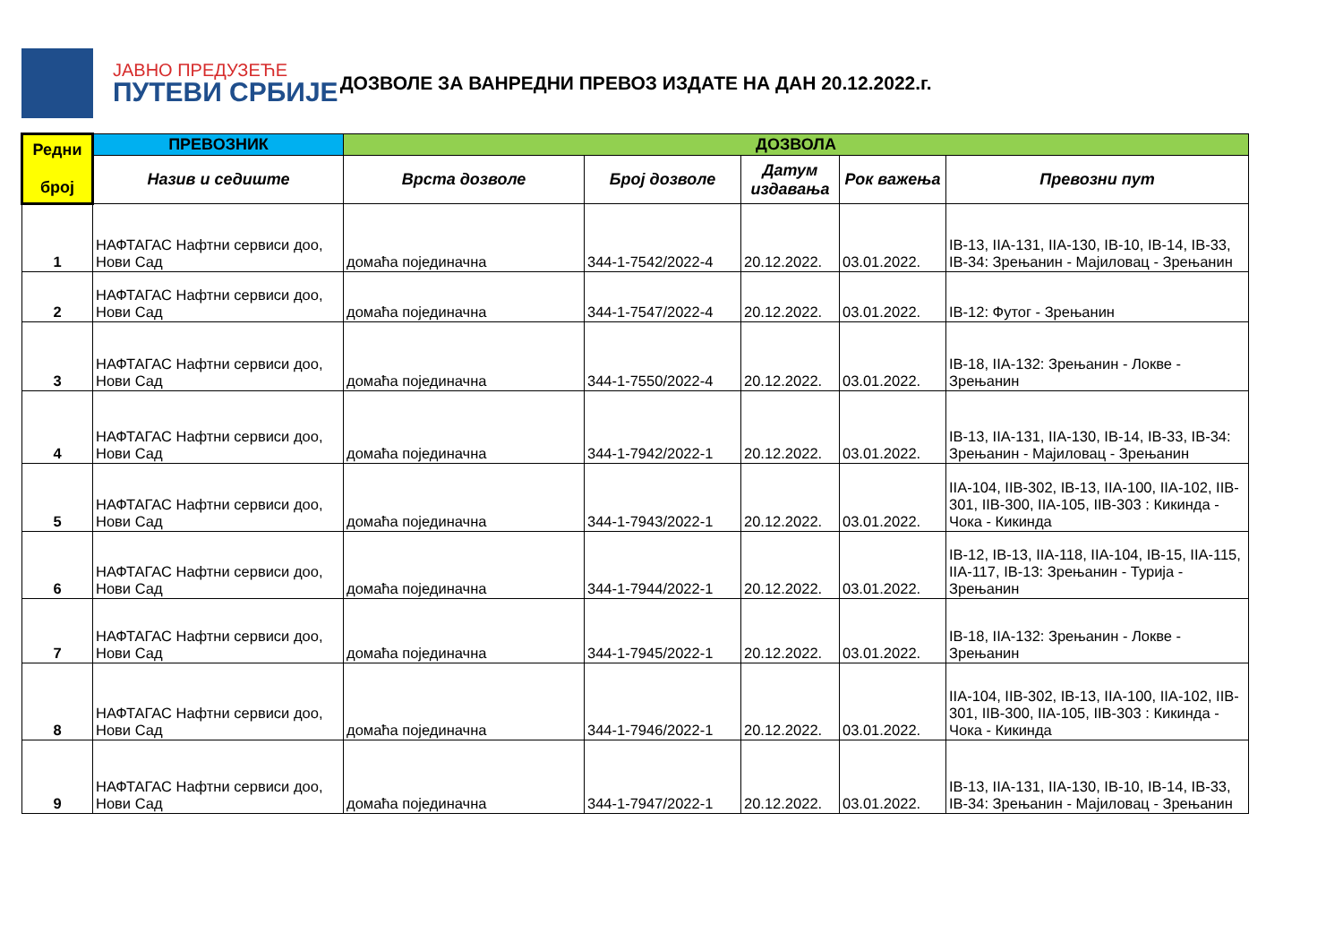ЈАВНО ПРЕДУЗЕЋЕ
ПУТЕВИ СРБИЈЕ
ДОЗВОЛЕ ЗА ВАНРЕДНИ ПРЕВОЗ ИЗДАТЕ НА ДАН 20.12.2022.г.
| Редни број | ПРЕВОЗНИК | ДОЗВОЛА | | | | |
| --- | --- | --- | --- | --- | --- | --- |
| | Назив и седиште | Врста дозволе | Број дозволе | Датум издавања | Рок важења | Превозни пут |
| 1 | НАФТАГАС Нафтни сервиси доо, Нови Сад | домаћа појединачна | 344-1-7542/2022-4 | 20.12.2022. | 03.01.2022. | IB-13, IIA-131, IIA-130, IB-10, IB-14, IB-33, IB-34: Зрењанин - Мајиловац - Зрењанин |
| 2 | НАФТАГАС Нафтни сервиси доо, Нови Сад | домаћа појединачна | 344-1-7547/2022-4 | 20.12.2022. | 03.01.2022. | IB-12: Футог - Зрењанин |
| 3 | НАФТАГАС Нафтни сервиси доо, Нови Сад | домаћа појединачна | 344-1-7550/2022-4 | 20.12.2022. | 03.01.2022. | IB-18, IIA-132: Зрењанин - Локве - Зрењанин |
| 4 | НАФТАГАС Нафтни сервиси доо, Нови Сад | домаћа појединачна | 344-1-7942/2022-1 | 20.12.2022. | 03.01.2022. | IB-13, IIA-131, IIA-130, IB-14, IB-33, IB-34: Зрењанин - Мајиловац - Зрењанин |
| 5 | НАФТАГАС Нафтни сервиси доо, Нови Сад | домаћа појединачна | 344-1-7943/2022-1 | 20.12.2022. | 03.01.2022. | IIA-104, IIB-302, IB-13, IIA-100, IIA-102, IIB-301, IIB-300, IIA-105, IIB-303 : Кикинда - Чока - Кикинда |
| 6 | НАФТАГАС Нафтни сервиси доо, Нови Сад | домаћа појединачна | 344-1-7944/2022-1 | 20.12.2022. | 03.01.2022. | IB-12, IB-13, IIA-118, IIA-104, IB-15, IIA-115, IIA-117, IB-13: Зрењанин - Турија - Зрењанин |
| 7 | НАФТАГАС Нафтни сервиси доо, Нови Сад | домаћа појединачна | 344-1-7945/2022-1 | 20.12.2022. | 03.01.2022. | IB-18, IIA-132: Зрењанин - Локве - Зрењанин |
| 8 | НАФТАГАС Нафтни сервиси доо, Нови Сад | домаћа појединачна | 344-1-7946/2022-1 | 20.12.2022. | 03.01.2022. | IIA-104, IIB-302, IB-13, IIA-100, IIA-102, IIB-301, IIB-300, IIA-105, IIB-303 : Кикинда - Чока - Кикинда |
| 9 | НАФТАГАС Нафтни сервиси доо, Нови Сад | домаћа појединачна | 344-1-7947/2022-1 | 20.12.2022. | 03.01.2022. | IB-13, IIA-131, IIA-130, IB-10, IB-14, IB-33, IB-34: Зрењанин - Мајиловац - Зрењанин |